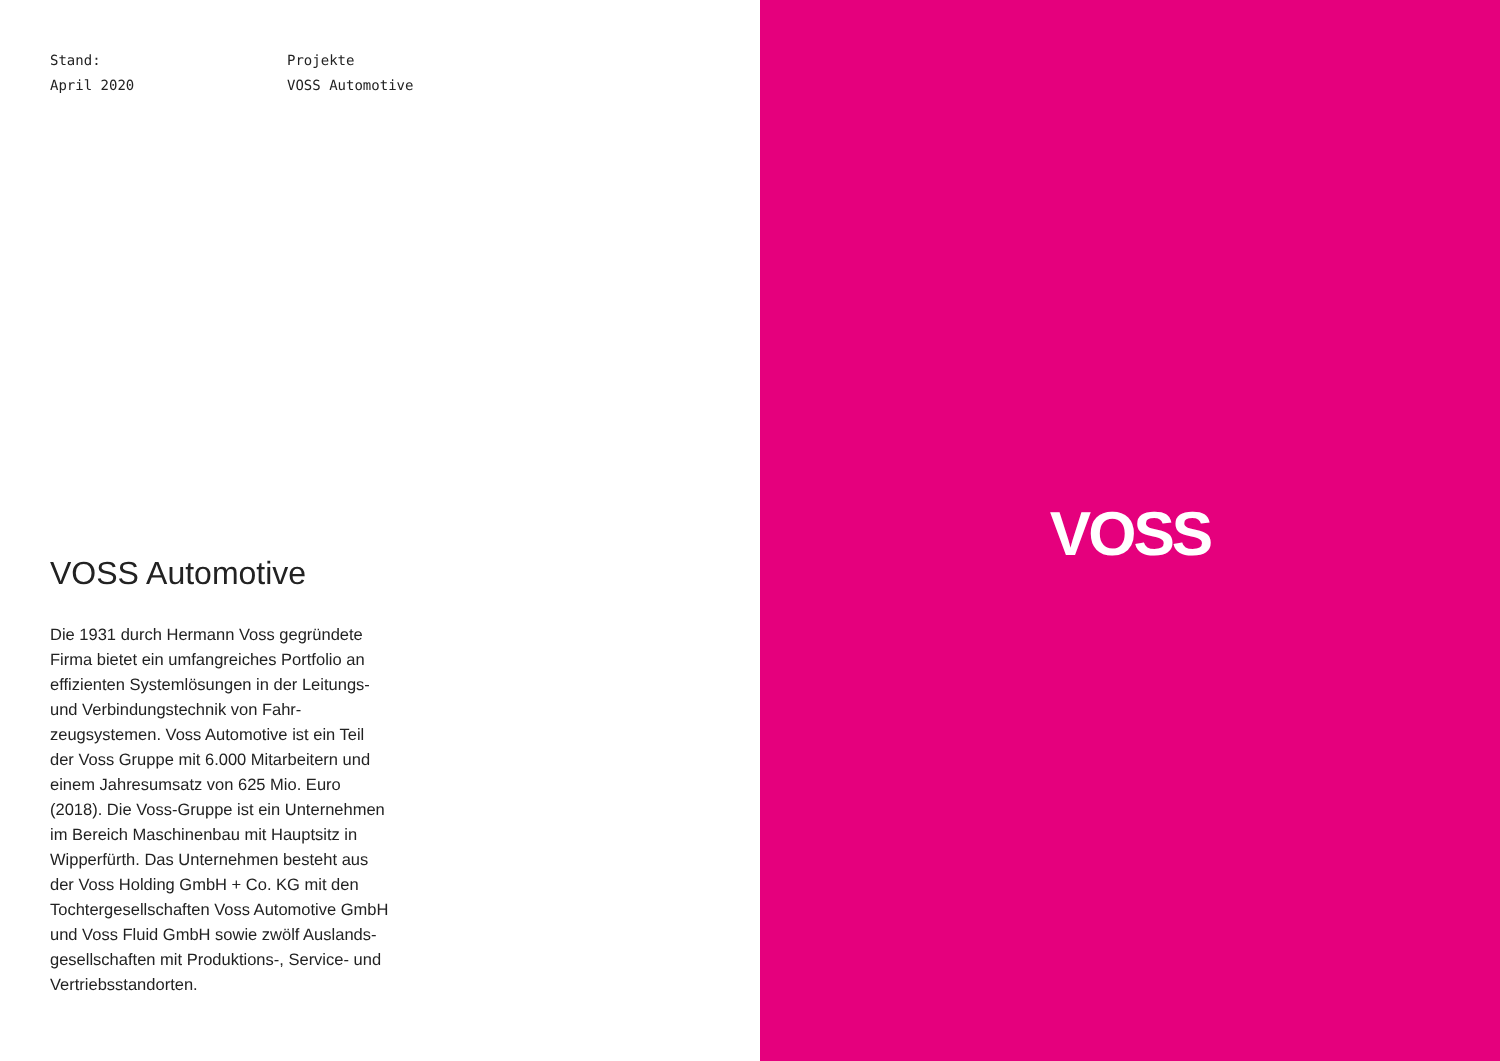Stand:
April 2020
Projekte
VOSS Automotive
VOSS Automotive
Die 1931 durch Hermann Voss gegründete Firma bietet ein umfangreiches Portfolio an effizienten Systemlösungen in der Lei­tungs- und Verbindungstechnik von Fahr­zeugsystemen. Voss Automotive ist ein Teil der Voss Gruppe mit 6.000 Mitarbei­tern und einem Jahresumsatz von 625 Mio. Euro (2018). Die Voss-Gruppe ist ein Unternehmen im Bereich Maschinenbau mit Hauptsitz in Wipperfürth. Das Unter­nehmen besteht aus der Voss Holding GmbH + Co. KG mit den Tochtergesell­schaften Voss Automotive GmbH und Voss Fluid GmbH sowie zwölf Auslands­gesellschaften mit Produktions-, Service- und Vertriebsstandorten.
VOSS